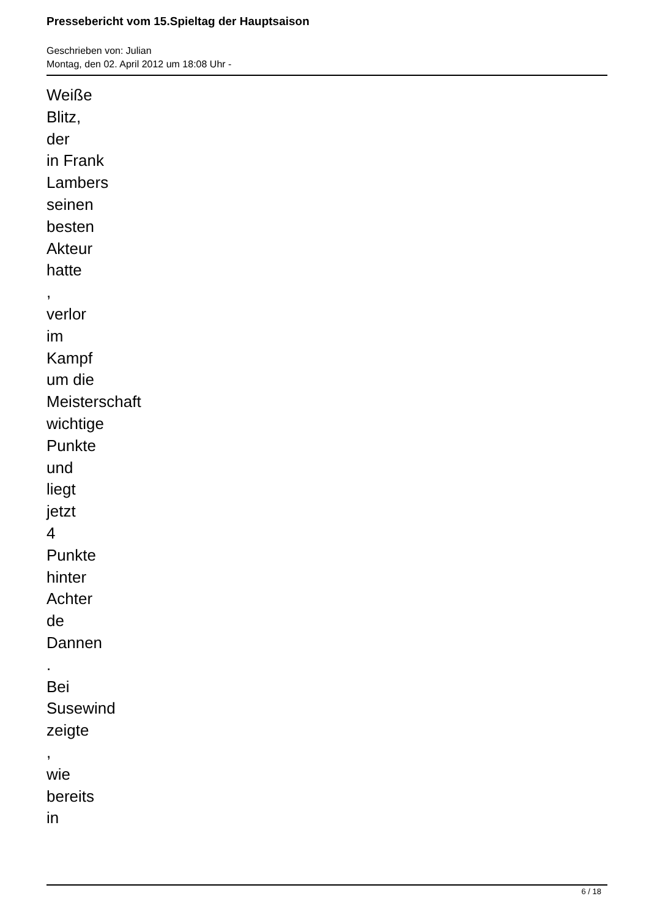Pressebericht vom 15.Spieltag der Hauptsaison
Geschrieben von: Julian
Montag, den 02. April 2012 um 18:08 Uhr -
Weiße
Blitz,
der
in Frank
Lambers
seinen
besten
Akteur
hatte
,
verlor
im
Kampf
um die
Meisterschaft
wichtige
Punkte
und
liegt
jetzt
4
Punkte
hinter
Achter
de
Dannen
.
Bei
Susewind
zeigte
,
wie
bereits
in
6 / 18